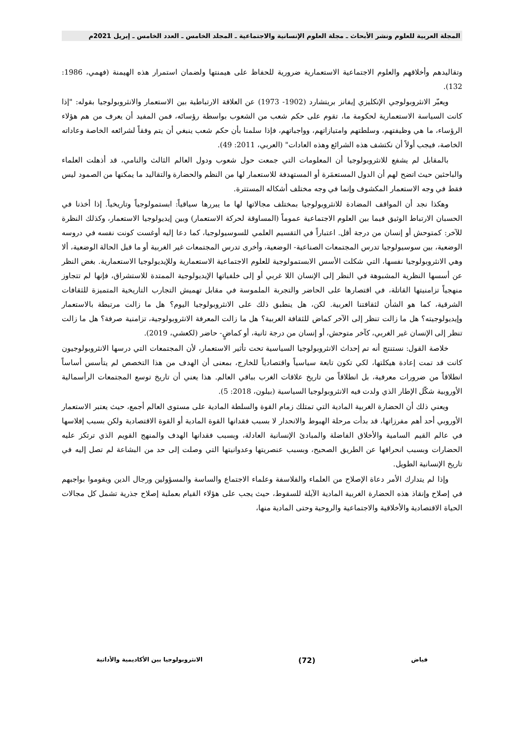المجلة العربية للعلوم ونشر الأبحاث ـ مجلة العلوم الإنسانية والاجتماعية ـ المجلد الخامس ـ العدد الخامس ـ إبريل 2021م
وتقاليدهم وأخلاقهم والعلوم الاجتماعية الاستعمارية ضرورية للحفاظ على هيمنتها ولضمان استمرار هذه الهيمنة (فهمي، 1986: 132).
ويعبّر الانثروبولوجي الإنكليزي إيفانز بريتشارد (1902- 1973) عن العلاقة الارتباطية بين الاستعمار والانثروبولوجيا بقوله: "إذا كانت السياسة الاستعمارية لحكومة ما، تقوم على حكم شعب من الشعوب بواسطة رؤسائه، فمن المفيد أن يعرف من هم هؤلاء الرؤساء، ما هي وظيفتهم، وسلطتهم وامتيازاتهم، وواجباتهم، فإذا سلمنا بأن حكم شعب ينبغي أن يتم وفقاً لشرائعه الخاصة وعاداته الخاصة، فيجب أولاً أن نكتشف هذه الشرائع وهذه العادات" (العربي، 2011: 49).
بالمقابل لم يشفع للانثروبولوجيا أن المعلومات التي جمعت حول شعوب ودول العالم الثالث والنامي، قد أذهلت العلماء والباحثين حيث اتضح لهم أن الدول المستعمَرة أو المستهدفة للاستعمار لها من النظم والحضارة والتقاليد ما يمكنها من الصمود ليس فقط في وجه الاستعمار المكشوف وإنما في وجه مختلف أشكاله المستترة.
وهكذا نجد أن المواقف المضادة للانثروبولوجيا بمختلف مجالاتها لها ما يبررها سياقياً: ابستمولوجياً وتاريخياً. إذا أخذنا في الحسبان الارتباط الوثيق فيما بين العلوم الاجتماعية عموماً (المساوقة لحركة الاستعمار) وبين إيديولوجيا الاستعمار، وكذلك النظرة للآخر: كمتوحش أو إنسان من درجة أقل. اعتباراً في التقسيم العلمي للسوسيولوجيا، كما دعا إليه أوغست كونت نفسه في دروسه الوضعية، بين سوسيولوجيا تدرس المجتمعات الصناعية- الوضعية، وأخرى تدرس المجتمعات غير الغربية أو ما قبل الحالة الوضعية، ألا وهي الانثروبولوجيا نفسها، التي شكلت الأسس الابستمولوجية للعلوم الاجتماعية الاستعمارية وللإيديولوجيا الاستعمارية. بغض النظر عن أسسها النظرية المشبوهة في النظر إلى الإنسان اللا غربي أو إلى خلفياتها الإيديولوجية الممتدة للاستشراق، فإنها لم تتجاوز منهجياً تزامنيتها القاتلة، في اقتصارها على الحاضر والتجربة الملموسة في مقابل تهميش التجارب التاريخية المتميزة للثقافات الشرقية، كما هو الشأن لثقافتنا العربية. لكن، هل ينطبق ذلك على الانثروبولوجيا اليوم؟ هل ما زالت مرتبطة بالاستعمار وإيديولوجيته؟ هل ما زالت تنظر إلى الآخر كماض للثقافة الغربية؟ هل ما زالت المعرفة الانثروبولوجية، تزامنية صرفة؟ هل ما زالت تنظر إلى الإنسان غير الغربي، كآخر متوحش، أو إنسان من درجة ثانية، أو كماضٍ- حاضر (لكعشي، 2019).
خلاصة القول: نستنتج أنه تم إحداث الانثروبولوجيا السياسية تحت تأثير الاستعمار، لأن المجتمعات التي درسها الانثروبولوجيون كانت قد تمت إعادة هيكلتها، لكي تكون تابعة سياسياً واقتصادياً للخارج، بمعنى أن الهدف من هذا التخصص لم يتأسس أساساً انطلاقاً من ضرورات معرفية، بل انطلاقاً من تاريخ علاقات الغرب بباقي العالم. هذا يعني أن تاريخ توسع المجتمعات الرأسمالية الأوروبية شكّل الإطار الذي ولدت فيه الانثروبولوجيا السياسية (بيلون، 2018: 5).
ويعني ذلك أن الحضارة الغربية المادية التي تمتلك زمام القوة والسلطة المادية على مستوى العالم أجمع، حيث يعتبر الاستعمار الأوروبي أحد أهم مفرزاتها، قد بدأت مرحلة الهبوط والانحدار لا بسبب فقدانها القوة المادية أو القوة الاقتصادية ولكن بسبب إفلاسها في عالم القيم السامية والأخلاق الفاضلة والمبادئ الإنسانية العادلة، وبسبب فقدانها الهدف والمنهج القويم الذي ترتكز عليه الحضارات وبسبب انحرافها عن الطريق الصحيح، وبسبب عنصريتها وعدوانيتها التي وصلت إلى حد من البشاعة لم تصل إليه في تاريخ الإنسانية الطويل.
وإذا لم يتدارك الأمر دعاة الإصلاح من العلماء والفلاسفة وعلماء الاجتماع والساسة والمسؤولين ورجال الدين ويقوموا بواجبهم في إصلاح وإنقاذ هذه الحضارة الغربية المادية الآيلة للسقوط، حيث يجب على هؤلاء القيام بعملية إصلاح جذرية تشمل كل مجالات الحياة الاقتصادية والأخلاقية والاجتماعية والروحية وحتى المادية منها،
فياض (72) الانثروبولوجيا بين الأكاديمية والأداتية